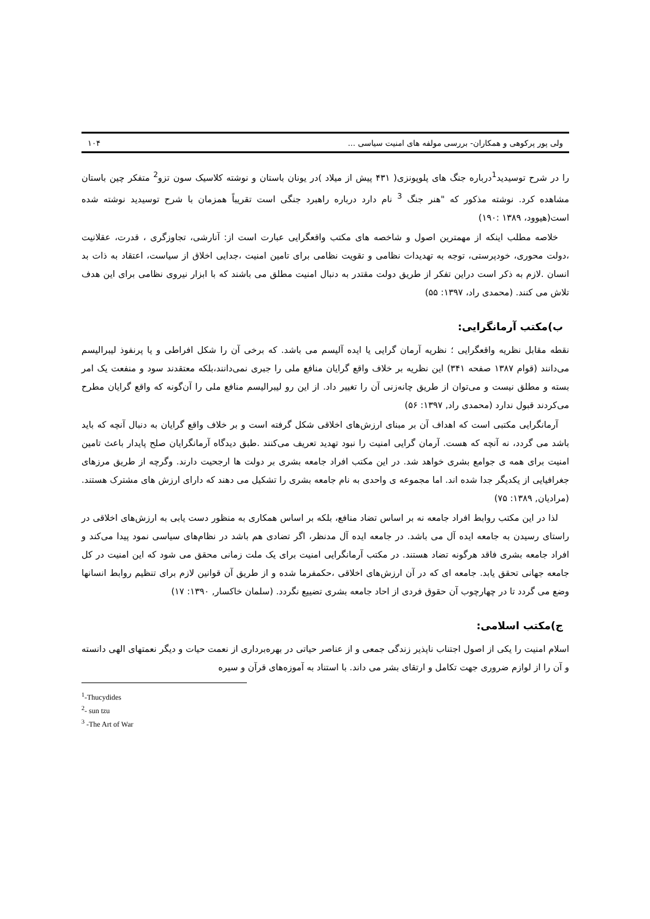ولی پور پرکوهی و همکاران- بررسی مولفه های امنیت سیاسی ... ۱۰۴
را در شرح توسیدید<sup>1</sup>درباره جنگ های پلوپونزی( ۴۳۱ پیش از میلاد )در یونان باستان و نوشته کلاسیک سون تزو<sup>2</sup> متفکر چین باستان مشاهده کرد. نوشته مذکور که "هنر جنگ <sup>3</sup> نام دارد درباره راهبرد جنگی است تقریباً همزمان با شرح توسیدید نوشته شده است(هیوود، ۱۳۸۹ :۱۹۰)
خلاصه مطلب اینکه از مهمترین اصول و شاخصه های مکتب واقعگرایی عبارت است از: آنارشی، تجاوزگری ، قدرت، عقلانیت ،دولت محوری، خودپرستی، توجه به تهدیدات نظامی و تقویت نظامی برای تامین امنیت ،جدایی اخلاق از سیاست، اعتقاد به ذات بد انسان .لازم به ذکر است دراین تفکر از طریق دولت مقتدر به دنبال امنیت مطلق می باشند که با ابزار نیروی نظامی برای این هدف تلاش می کنند. (محمدی راد، ۱۳۹۷: ۵۵)
ب)مکتب آرمانگرایی:
نقطه مقابل نظریه واقعگرایی ؛ نظریه آرمان گرایی یا ایده آلیسم می باشد. که برخی آن را شکل افراطی و یا پرنفوذ لیبرالیسم می‌دانند (قوام ۱۳۸۷ صفحه ۳۴۱) این نظریه بر خلاف واقع گرایان منافع ملی را جبری نمی‌دانند،بلکه معتقدند سود و منفعت یک امر بسته و مطلق نیست و می‌توان از طریق چانه‌زنی آن را تغییر داد. از این رو لیبرالیسم منافع ملی را آن‌گونه که واقع گرایان مطرح می‌کردند قبول ندارد (محمدی راد, ۱۳۹۷: ۵۶)
آرمانگرایی مکتبی است که اهداف آن بر مبنای ارزش‌های اخلاقی شکل گرفته است و بر خلاف واقع گرایان به دنبال آنچه که باید باشد می گردد، نه آنچه که هست. آرمان گرایی امنیت را نبود تهدید تعریف می‌کنند .طبق دیدگاه آرمانگرایان صلح پایدار باعث تامین امنیت برای همه ی جوامع بشری خواهد شد. در این مکتب افراد جامعه بشری بر دولت ها ارجحیت دارند. وگرچه از طریق مرزهای جغرافیایی از یکدیگر جدا شده اند. اما مجموعه ی واحدی به نام جامعه بشری را تشکیل می دهند که دارای ارزش های مشترک هستند. (مرادیان, ۱۳۸۹: ۷۵)
لذا در این مکتب روابط افراد جامعه نه بر اساس تضاد منافع، بلکه بر اساس همکاری به منظور دست یابی به ارزش‌های اخلاقی در راستای رسیدن به جامعه ایده آل می باشد. در جامعه ایده آل مدنظر، اگر تضادی هم باشد در نظام‌های سیاسی نمود پیدا می‌کند و افراد جامعه بشری فاقد هرگونه تضاد هستند. در مکتب آرمانگرایی امنیت برای یک ملت زمانی محقق می شود که این امنیت در کل جامعه جهانی تحقق یابد. جامعه ای که در آن ارزش‌های اخلاقی ،حکمفرما شده و از طریق آن قوانین لازم برای تنظیم روابط انسانها وضع می گردد تا در چهارچوب آن حقوق فردی از احاد جامعه بشری تضییع نگردد. (سلمان خاکسار, ۱۳۹۰: ۱۷)
ج)مکتب اسلامی:
اسلام امنیت را یکی از اصول اجتناب ناپذیر زندگی جمعی و از عناصر حیاتی در بهره‌برداری از نعمت حیات و دیگر نعمتهای الهی دانسته و آن را از لوازم ضروری جهت تکامل و ارتقای بشر می داند. با استناد به آموزه‌های قرآن و سیره
<sup>1</sup>-Thucydides
<sup>2</sup>- sun tzu
<sup>3</sup> -The Art of War